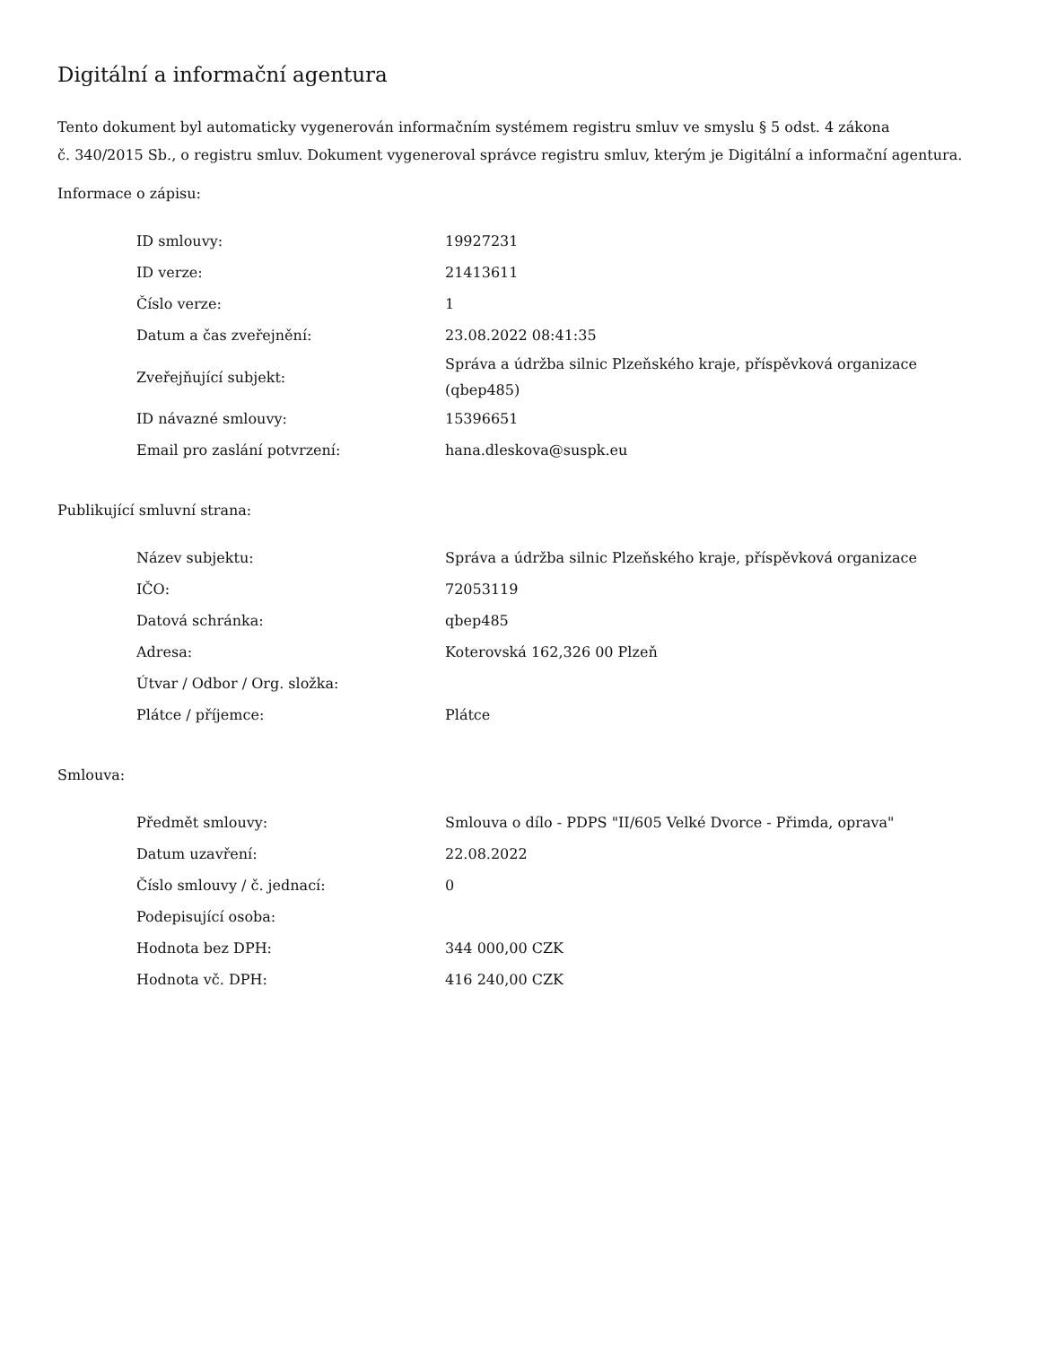Digitální a informační agentura
Tento dokument byl automaticky vygenerován informačním systémem registru smluv ve smyslu § 5 odst. 4 zákona
č. 340/2015 Sb., o registru smluv. Dokument vygeneroval správce registru smluv, kterým je Digitální a informační agentura.
Informace o zápisu:
| ID smlouvy: | 19927231 |
| ID verze: | 21413611 |
| Číslo verze: | 1 |
| Datum a čas zveřejnění: | 23.08.2022 08:41:35 |
| Zveřejňující subjekt: | Správa a údržba silnic Plzeňského kraje, příspěvková organizace (qbep485) |
| ID návazné smlouvy: | 15396651 |
| Email pro zaslání potvrzení: | hana.dleskova@suspk.eu |
Publikující smluvní strana:
| Název subjektu: | Správa a údržba silnic Plzeňského kraje, příspěvková organizace |
| IČO: | 72053119 |
| Datová schránka: | qbep485 |
| Adresa: | Koterovská 162,326 00 Plzeň |
| Útvar / Odbor / Org. složka: | |
| Plátce / příjemce: | Plátce |
Smlouva:
| Předmět smlouvy: | Smlouva o dílo - PDPS "II/605 Velké Dvorce - Přimda, oprava" |
| Datum uzavření: | 22.08.2022 |
| Číslo smlouvy / č. jednací: | 0 |
| Podepisující osoba: | |
| Hodnota bez DPH: | 344 000,00 CZK |
| Hodnota vč. DPH: | 416 240,00 CZK |